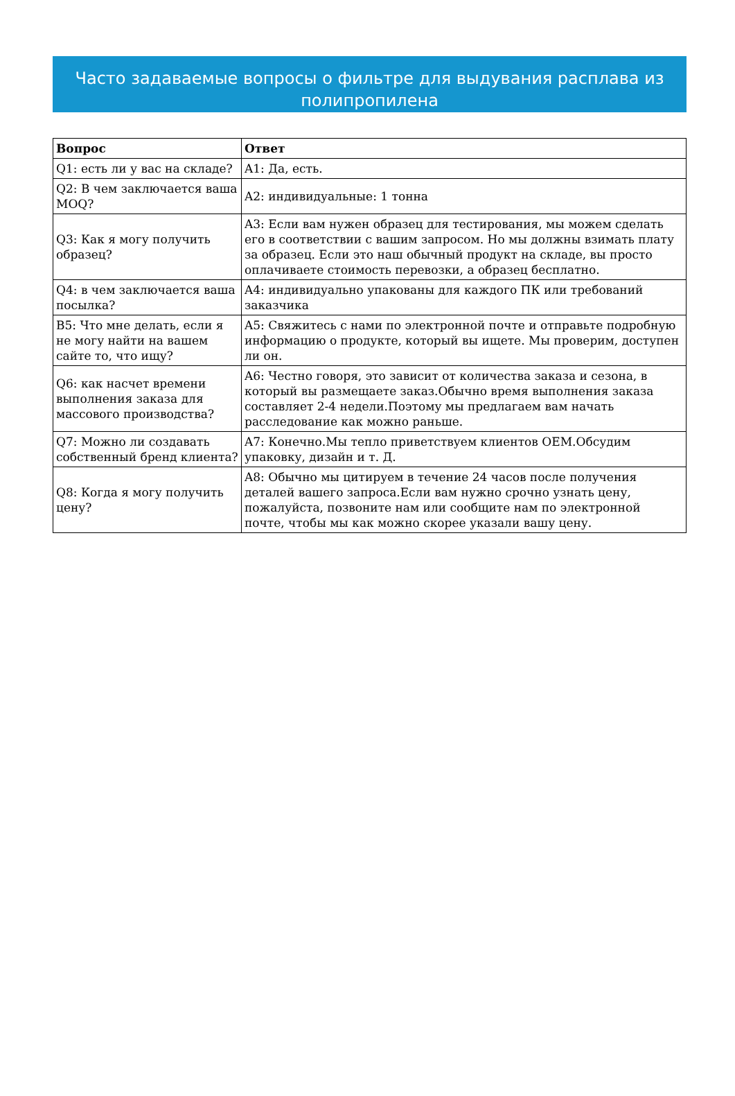Часто задаваемые вопросы о фильтре для выдувания расплава из полипропилена
| Вопрос | Ответ |
| --- | --- |
| Q1: есть ли у вас на складе? | A1: Да, есть. |
| Q2: В чем заключается ваша MOQ? | A2: индивидуальные: 1 тонна |
| Q3: Как я могу получить образец? | A3: Если вам нужен образец для тестирования, мы можем сделать его в соответствии с вашим запросом. Но мы должны взимать плату за образец. Если это наш обычный продукт на складе, вы просто оплачиваете стоимость перевозки, а образец бесплатно. |
| Q4: в чем заключается ваша посылка? | A4: индивидуально упакованы для каждого ПК или требований заказчика |
| В5: Что мне делать, если я не могу найти на вашем сайте то, что ищу? | A5: Свяжитесь с нами по электронной почте и отправьте подробную информацию о продукте, который вы ищете. Мы проверим, доступен ли он. |
| Q6: как насчет времени выполнения заказа для массового производства? | A6: Честно говоря, это зависит от количества заказа и сезона, в который вы размещаете заказ.Обычно время выполнения заказа составляет 2-4 недели.Поэтому мы предлагаем вам начать расследование как можно раньше. |
| Q7: Можно ли создавать собственный бренд клиента? | A7: Конечно.Мы тепло приветствуем клиентов OEM.Обсудим упаковку, дизайн и т. Д. |
| Q8: Когда я могу получить цену? | A8: Обычно мы цитируем в течение 24 часов после получения деталей вашего запроса.Если вам нужно срочно узнать цену, пожалуйста, позвоните нам или сообщите нам по электронной почте, чтобы мы как можно скорее указали вашу цену. |